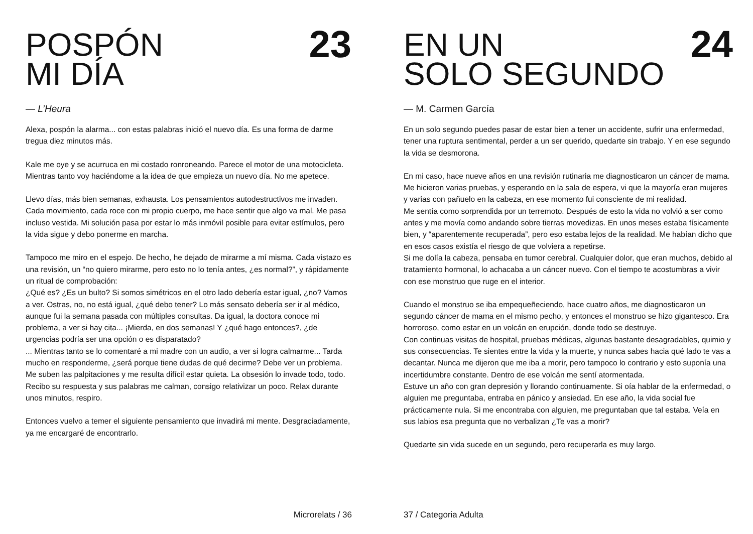POSPÓN
MI DÍA
23
— L’Heura
Alexa, pospón la alarma... con estas palabras inició el nuevo día. Es una forma de darme tregua diez minutos más.
Kale me oye y se acurruca en mi costado ronroneando. Parece el motor de una motocicleta. Mientras tanto voy haciéndome a la idea de que empieza un nuevo día. No me apetece.
Llevo días, más bien semanas, exhausta. Los pensamientos autodestructivos me invaden. Cada movimiento, cada roce con mi propio cuerpo, me hace sentir que algo va mal. Me pasa incluso vestida. Mi solución pasa por estar lo más inmóvil posible para evitar estímulos, pero la vida sigue y debo ponerme en marcha.
Tampoco me miro en el espejo. De hecho, he dejado de mirarme a mí misma. Cada vistazo es una revisión, un “no quiero mirarme, pero esto no lo tenía antes, ¿es normal?”, y rápidamente un ritual de comprobación:
¿Qué es? ¿Es un bulto? Si somos simétricos en el otro lado debería estar igual, ¿no? Vamos a ver. Ostras, no, no está igual, ¿qué debo tener? Lo más sensato debería ser ir al médico, aunque fui la semana pasada con múltiples consultas. Da igual, la doctora conoce mi problema, a ver si hay cita... ¡Mierda, en dos semanas! Y ¿qué hago entonces?, ¿de urgencias podría ser una opción o es disparatado?
... Mientras tanto se lo comentaré a mi madre con un audio, a ver si logra calmarme... Tarda mucho en responderme, ¿será porque tiene dudas de qué decirme? Debe ver un problema.
Me suben las palpitaciones y me resulta difícil estar quieta. La obsesión lo invade todo, todo. Recibo su respuesta y sus palabras me calman, consigo relativizar un poco. Relax durante unos minutos, respiro.
Entonces vuelvo a temer el siguiente pensamiento que invadirá mi mente. Desgraciadamente, ya me encargaré de encontrarlo.
Microrelats / 36
EN UN
SOLO SEGUNDO
24
— M. Carmen García
En un solo segundo puedes pasar de estar bien a tener un accidente, sufrir una enfermedad, tener una ruptura sentimental, perder a un ser querido, quedarte sin trabajo. Y en ese segundo la vida se desmorona.
En mi caso, hace nueve años en una revisión rutinaria me diagnosticaron un cáncer de mama. Me hicieron varias pruebas, y esperando en la sala de espera, vi que la mayoría eran mujeres y varias con pañuelo en la cabeza, en ese momento fui consciente de mi realidad.
Me sentía como sorprendida por un terremoto. Después de esto la vida no volvió a ser como antes y me movía como andando sobre tierras movedizas. En unos meses estaba físicamente bien, y “aparentemente recuperada”, pero eso estaba lejos de la realidad. Me habían dicho que en esos casos existía el riesgo de que volviera a repetirse.
Si me dolía la cabeza, pensaba en tumor cerebral. Cualquier dolor, que eran muchos, debido al tratamiento hormonal, lo achacaba a un cáncer nuevo. Con el tiempo te acostumbras a vivir con ese monstruo que ruge en el interior.
Cuando el monstruo se iba empequeñeciendo, hace cuatro años, me diagnosticaron un segundo cáncer de mama en el mismo pecho, y entonces el monstruo se hizo gigantesco. Era horroroso, como estar en un volcán en erupción, donde todo se destruye.
Con continuas visitas de hospital, pruebas médicas, algunas bastante desagradables, quimio y sus consecuencias. Te sientes entre la vida y la muerte, y nunca sabes hacia qué lado te vas a decantar. Nunca me dijeron que me iba a morir, pero tampoco lo contrario y esto suponía una incertidumbre constante. Dentro de ese volcán me sentí atormentada.
Estuve un año con gran depresión y llorando continuamente. Si oía hablar de la enfermedad, o alguien me preguntaba, entraba en pánico y ansiedad. En ese año, la vida social fue prácticamente nula. Si me encontraba con alguien, me preguntaban que tal estaba. Veía en sus labios esa pregunta que no verbalizan ¿Te vas a morir?
Quedarte sin vida sucede en un segundo, pero recuperarla es muy largo.
37 / Categoria Adulta